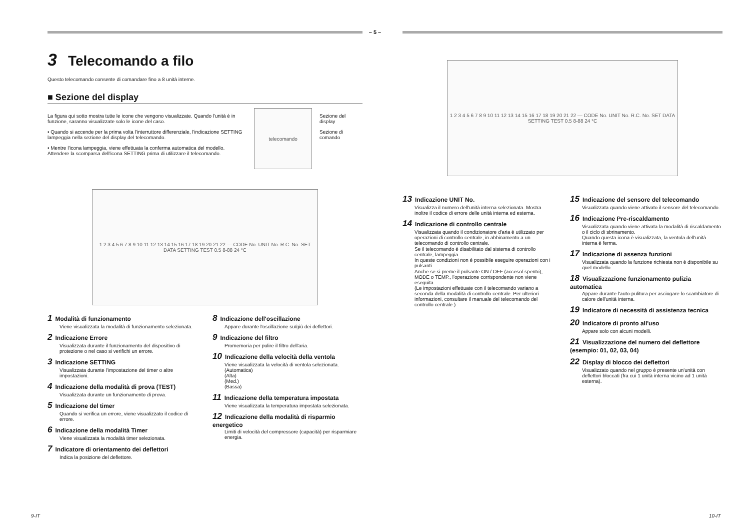– 5 –
3 Telecomando a filo
Questo telecomando consente di comandare fino a 8 unità interne.
■ Sezione del display
La figura qui sotto mostra tutte le icone che vengono visualizzate. Quando l'unità è in funzione, saranno visualizzate solo le icone del caso.
• Quando si accende per la prima volta l'interruttore differenziale, l'indicazione SETTING lampeggia nella sezione del display del telecomando.
• Mentre l'icona lampeggia, viene effettuata la conferma automatica del modello. Attendere la scomparsa dell'icona SETTING prima di utilizzare il telecomando.
telecomando
Sezione del display
Sezione di comando
1 2 3 4 5 6 7 8 9 10 11 12 13 14 15 16 17 18 19 20 21 22 — CODE No. UNIT No. R.C. No. SET DATA SETTING TEST 0.5 8-88 24 °C
1 Modalità di funzionamento
Viene visualizzata la modalità di funzionamento selezionata.
2 Indicazione Errore
Visualizzata durante il funzionamento del dispositivo di protezione o nel caso si verifichi un errore.
3 Indicazione SETTING
Visualizzata durante l'impostazione del timer o altre impostazioni.
4 Indicazione della modalità di prova (TEST)
Visualizzata durante un funzionamento di prova.
5 Indicazione del timer
Quando si verifica un errore, viene visualizzato il codice di errore.
6 Indicazione della modalità Timer
Viene visualizzata la modalità timer selezionata.
7 Indicatore di orientamento dei deflettori
Indica la posizione del deflettore.
8 Indicazione dell'oscillazione
Appare durante l'oscillazione su/giù dei deflettori.
9 Indicazione del filtro
Promemoria per pulire il filtro dell'aria.
10 Indicazione della velocità della ventola
Viene visualizzata la velocità di ventola selezionata.
(Automatica)
(Alta)
(Med.)
(Bassa)
11 Indicazione della temperatura impostata
Viene visualizzata la temperatura impostata selezionata.
12 Indicazione della modalità di risparmio energetico
Limiti di velocità del compressore (capacità) per risparmiare energia.
1 2 3 4 5 6 7 8 9 10 11 12 13 14 15 16 17 18 19 20 21 22 — CODE No. UNIT No. R.C. No. SET DATA SETTING TEST 0.5 8-88 24 °C
13 Indicazione UNIT No.
Visualizza il numero dell'unità interna selezionata. Mostra inoltre il codice di errore delle unità interna ed esterna.
14 Indicazione di controllo centrale
Visualizzata quando il condizionatore d'aria è utilizzato per operazioni di controllo centrale, in abbinamento a un telecomando di controllo centrale.
Se il telecomando è disabilitato dal sistema di controllo centrale, lampeggia.
In queste condizioni non è possibile eseguire operazioni con i pulsanti.
Anche se si preme il pulsante ON / OFF (acceso/ spento), MODE o TEMP., l'operazione corrispondente non viene eseguita.
(Le impostazioni effettuate con il telecomando variano a seconda della modalità di controllo centrale. Per ulteriori informazioni, consultare il manuale del telecomando del controllo centrale.)
15 Indicazione del sensore del telecomando
Visualizzata quando viene attivato il sensore del telecomando.
16 Indicazione Pre-riscaldamento
Visualizzata quando viene attivata la modalità di riscaldamento o il ciclo di sbrinamento.
Quando questa icona è visualizzata, la ventola dell'unità interna è ferma.
17 Indicazione di assenza funzioni
Visualizzata quando la funzione richiesta non è disponibile su quel modello.
18 Visualizzazione funzionamento pulizia automatica
Appare durante l'auto-pulitura per asciugare lo scambiatore di calore dell'unità interna.
19 Indicatore di necessità di assistenza tecnica
20 Indicatore di pronto all'uso
Appare solo con alcuni modelli.
21 Visualizzazione del numero del deflettore (esempio: 01, 02, 03, 04)
22 Display di blocco dei deflettori
Visualizzato quando nel gruppo è presente un'unità con deflettori bloccati (fra cui 1 unità interna vicino ad 1 unità esterna).
9-IT 10-IT